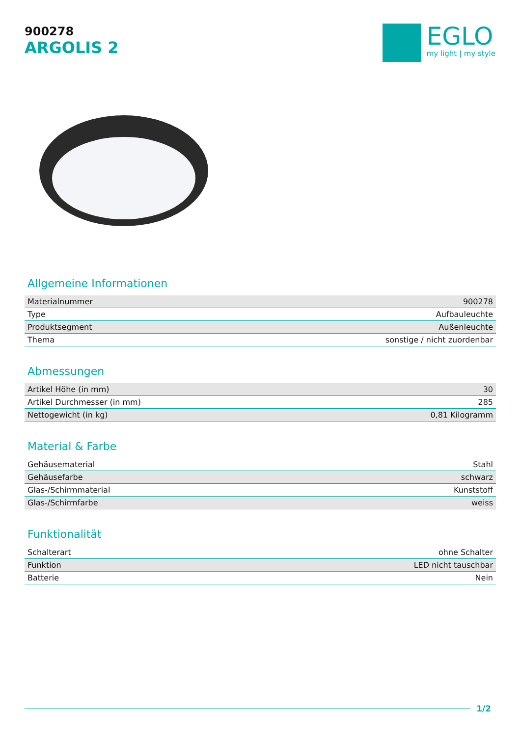900278
ARGOLIS 2
EGLO
my light | my style
Allgemeine Informationen
| Materialnummer | 900278 |
| Type | Aufbauleuchte |
| Produktsegment | Außenleuchte |
| Thema | sonstige / nicht zuordenbar |
Abmessungen
| Artikel Höhe (in mm) | 30 |
| Artikel Durchmesser (in mm) | 285 |
| Nettogewicht (in kg) | 0,81 Kilogramm |
Material & Farbe
| Gehäusematerial | Stahl |
| Gehäusefarbe | schwarz |
| Glas-/Schirmmaterial | Kunststoff |
| Glas-/Schirmfarbe | weiss |
Funktionalität
| Schalterart | ohne Schalter |
| Funktion | LED nicht tauschbar |
| Batterie | Nein |
1/2